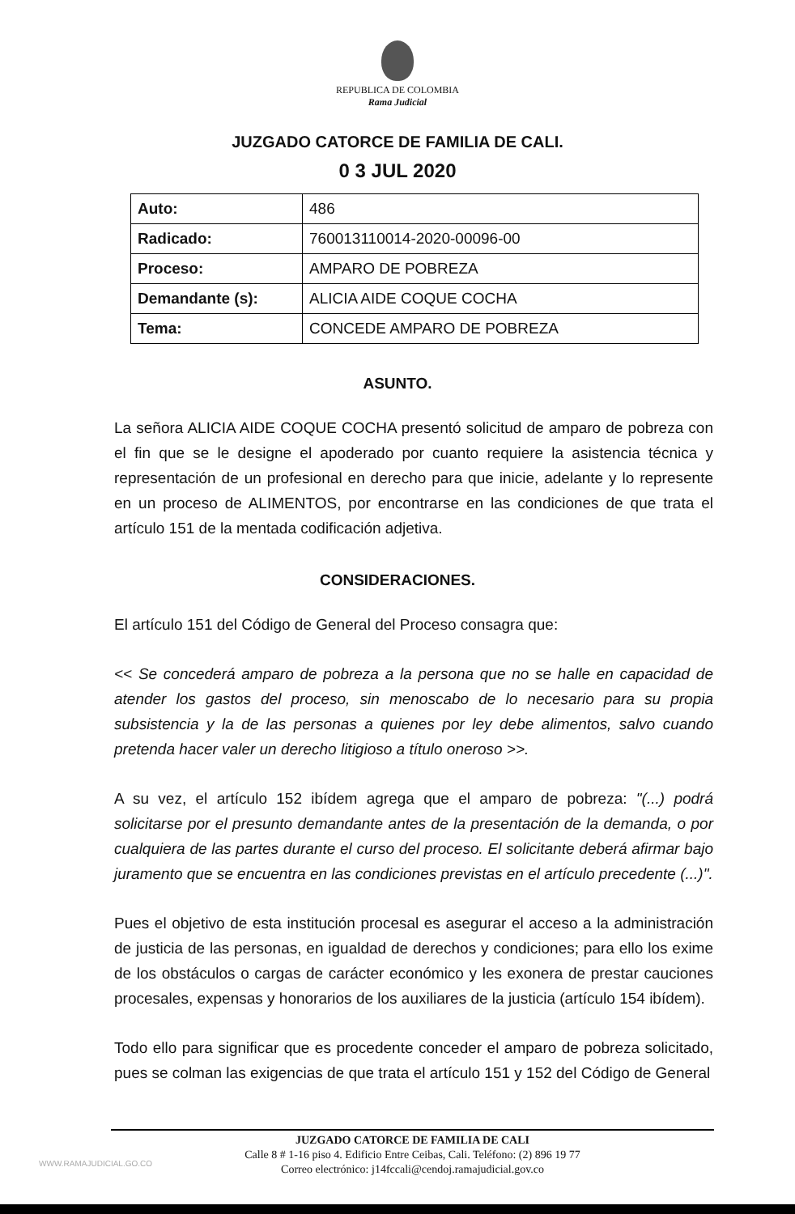REPUBLICA DE COLOMBIA
Rama Judicial
JUZGADO CATORCE DE FAMILIA DE CALI.
0 3 JUL 2020
| Auto: | 486 |
| Radicado: | 760013110014-2020-00096-00 |
| Proceso: | AMPARO DE POBREZA |
| Demandante (s): | ALICIA AIDE COQUE COCHA |
| Tema: | CONCEDE AMPARO DE POBREZA |
ASUNTO.
La señora ALICIA AIDE COQUE COCHA presentó solicitud de amparo de pobreza con el fin que se le designe el apoderado por cuanto requiere la asistencia técnica y representación de un profesional en derecho para que inicie, adelante y lo represente en un proceso de ALIMENTOS, por encontrarse en las condiciones de que trata el artículo 151 de la mentada codificación adjetiva.
CONSIDERACIONES.
El artículo 151 del Código de General del Proceso consagra que:
<< Se concederá amparo de pobreza a la persona que no se halle en capacidad de atender los gastos del proceso, sin menoscabo de lo necesario para su propia subsistencia y la de las personas a quienes por ley debe alimentos, salvo cuando pretenda hacer valer un derecho litigioso a título oneroso >>.
A su vez, el artículo 152 ibídem agrega que el amparo de pobreza: "(...) podrá solicitarse por el presunto demandante antes de la presentación de la demanda, o por cualquiera de las partes durante el curso del proceso. El solicitante deberá afirmar bajo juramento que se encuentra en las condiciones previstas en el artículo precedente (...)".
Pues el objetivo de esta institución procesal es asegurar el acceso a la administración de justicia de las personas, en igualdad de derechos y condiciones; para ello los exime de los obstáculos o cargas de carácter económico y les exonera de prestar cauciones procesales, expensas y honorarios de los auxiliares de la justicia (artículo 154 ibídem).
Todo ello para significar que es procedente conceder el amparo de pobreza solicitado, pues se colman las exigencias de que trata el artículo 151 y 152 del Código de General
JUZGADO CATORCE DE FAMILIA DE CALI
Calle 8 # 1-16 piso 4. Edificio Entre Ceibas, Cali. Teléfono: (2) 896 19 77
Correo electrónico: j14fccali@cendoj.ramajudicial.gov.co
WWW.RAMAJUDICIAL.GO.CO